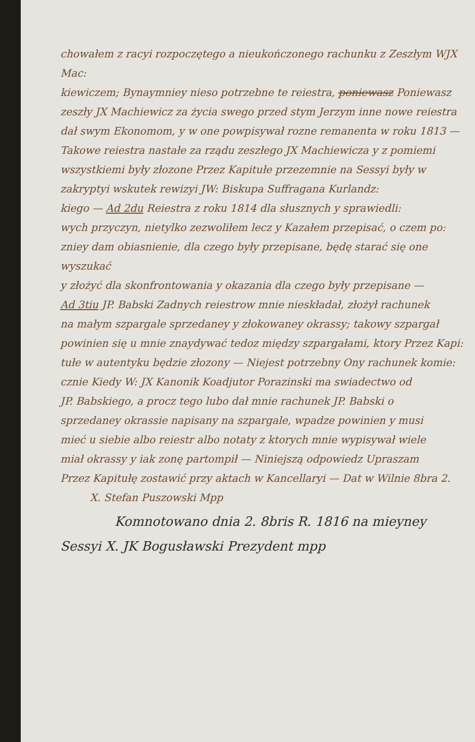chowałem z racyi rozpoczętego a nieukończonego rachunku z Zeszłym WJX Mac:
kiewiczem; Bynaymniey nieso potrzebne te reiestra, poniewasz Poniewasz
zeszły JX Machiewicz za życia swego przed stym Jerzym inne nowe reiestra
dał swym Ekonomom, y w one powpisywał rozne remanenta w roku 1813 —
Takowe reiestra nastałe za rządu zeszłego JX Machiewicza y z pomiemi
wszystkiemi były złozone Przez Kapitułe przezemnie na Sessyi były w
zakryptyi wskutek rewizyi JW: Biskupa Suffragana Kurlandz:
kiego — Ad 2du Reiestra z roku 1814 dla słusznych y sprawiedli:
wych przyczyn, nietylko zezwoliłem lecz y Kazałem przepisać, o czem po:
zniey dam obiasnienie, dla czego były przepisane, będę starać się one wyszukać
y złożyć dla skonfrontowania y okazania dla czego były przepisane —
Ad 3tiu JP. Babski Zadnych reiestrow mnie nieskładał, złożył rachunek
na małym szpargale sprzedaney y złokowaney okrassy; takowy szpargał
powinien się u mnie znaydywać tedoz między szpargałami, ktory Przez Kapi:
tułe w autentyku będzie złozony — Niejest potrzebny Ony rachunek komie:
cznie Kiedy W: JX Kanonik Koadjutor Porazinski ma swiadectwo od
JP. Babskiego, a procz tego lubo dał mnie rachunek JP. Babski o
sprzedaney okrassie napisany na szpargale, wpadze powinien y musi
mieć u siebie albo reiestr albo notaty z ktorych mnie wypisywał wiele
miał okrassy y iak zonę partompił — Niniejszą odpowiedz Upraszam
Przez Kapitułę zostawić przy aktach w Kancellaryi — Dat w Wilnie 8bra 2.
X. Stefan Puszowski Mpp
Komnotowano dnia 2. 8bris R. 1816 na mieyney
Sessyi X. JK Bogusławski Prezydent mpp